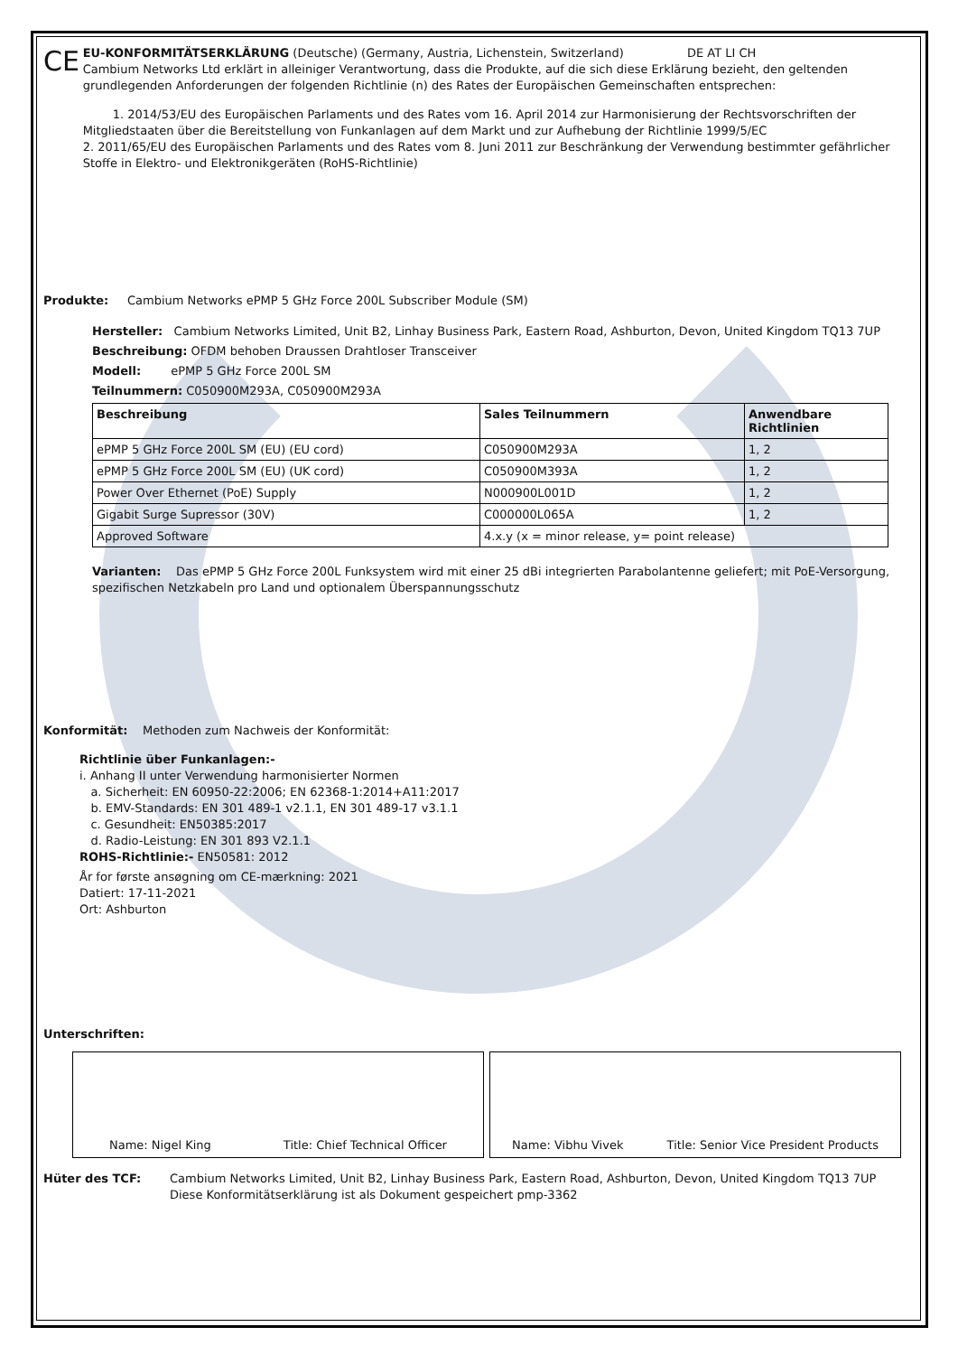CE
EU-KONFORMITÄTSERKLÄRUNG (Deutsche) (Germany, Austria, Lichenstein, Switzerland) DE AT LI CH
Cambium Networks Ltd erklärt in alleiniger Verantwortung, dass die Produkte, auf die sich diese Erklärung bezieht, den geltenden grundlegenden Anforderungen der folgenden Richtlinie (n) des Rates der Europäischen Gemeinschaften entsprechen:
1. 2014/53/EU des Europäischen Parlaments und des Rates vom 16. April 2014 zur Harmonisierung der Rechtsvorschriften der Mitgliedstaaten über die Bereitstellung von Funkanlagen auf dem Markt und zur Aufhebung der Richtlinie 1999/5/EC
2. 2011/65/EU des Europäischen Parlaments und des Rates vom 8. Juni 2011 zur Beschränkung der Verwendung bestimmter gefährlicher Stoffe in Elektro- und Elektronikgeräten (RoHS-Richtlinie)
Produkte: Cambium Networks ePMP 5 GHz Force 200L Subscriber Module (SM)
Hersteller: Cambium Networks Limited, Unit B2, Linhay Business Park, Eastern Road, Ashburton, Devon, United Kingdom TQ13 7UP
Beschreibung: OFDM behoben Draussen Drahtloser Transceiver
Modell: ePMP 5 GHz Force 200L SM
Teilnummern: C050900M293A, C050900M293A
| Beschreibung | Sales Teilnummern | Anwendbare Richtlinien |
| --- | --- | --- |
| ePMP 5 GHz Force 200L SM (EU) (EU cord) | C050900M293A | 1, 2 |
| ePMP 5 GHz Force 200L SM (EU) (UK cord) | C050900M393A | 1, 2 |
| Power Over Ethernet (PoE) Supply | N000900L001D | 1, 2 |
| Gigabit Surge Supressor (30V) | C000000L065A | 1, 2 |
| Approved Software | 4.x.y (x = minor release, y= point release) | |
Varianten: Das ePMP 5 GHz Force 200L Funksystem wird mit einer 25 dBi integrierten Parabolantenne geliefert; mit PoE-Versorgung, spezifischen Netzkabeln pro Land und optionalem Überspannungsschutz
Konformität: Methoden zum Nachweis der Konformität:
Richtlinie über Funkanlagen:-
i. Anhang II unter Verwendung harmonisierter Normen
a. Sicherheit: EN 60950-22:2006; EN 62368-1:2014+A11:2017
b. EMV-Standards: EN 301 489-1 v2.1.1, EN 301 489-17 v3.1.1
c. Gesundheit: EN50385:2017
d. Radio-Leistung: EN 301 893 V2.1.1
ROHS-Richtlinie:- EN50581: 2012
År for første ansøgning om CE-mærkning: 2021
Datiert: 17-11-2021
Ort: Ashburton
Unterschriften:
Name: Nigel King Title: Chief Technical Officer
Name: Vibhu Vivek Title: Senior Vice President Products
Hüter des TCF: Cambium Networks Limited, Unit B2, Linhay Business Park, Eastern Road, Ashburton, Devon, United Kingdom TQ13 7UP
Diese Konformitätserklärung ist als Dokument gespeichert pmp-3362